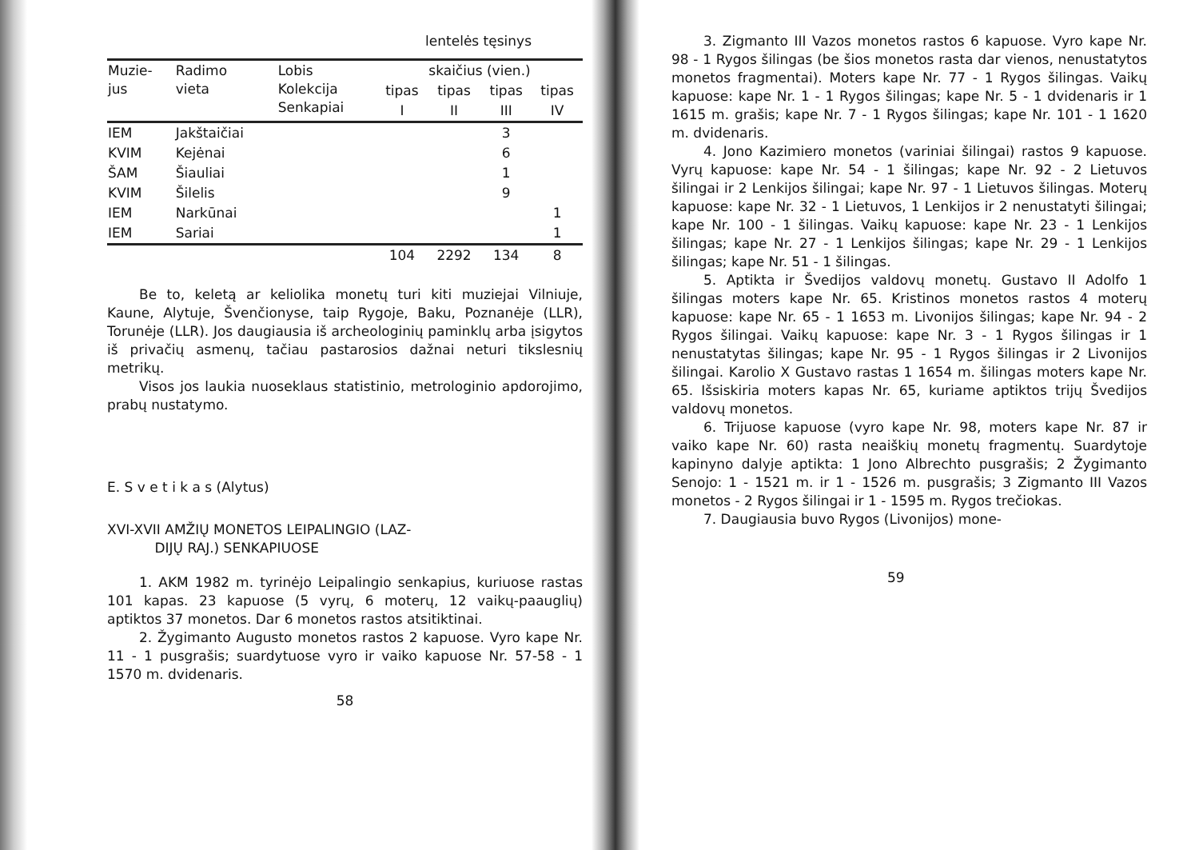lentelės tęsinys
| Muzie- jus | Radimo vieta | Lobis Kolekcija Senkapiai | skaičius (vien.) | | | |
| --- | --- | --- | --- | --- | --- | --- |
| | | | tipas | tipas | tipas | tipas |
| | | | I | II | III | IV |
| IEM | Jakštaičiai | | | | 3 | |
| KVIM | Kejėnai | | | | 6 | |
| ŠAM | Šiauliai | | | | 1 | |
| KVIM | Šilelis | | | | 9 | |
| IEM | Narkūnai | | | | | 1 |
| IEM | Sariai | | | | | 1 |
| | | | 104 | 2292 | 134 | 8 |
Be to, keletą ar keliolika monetų turi kiti muziejai Vilniuje, Kaune, Alytuje, Švenčionyse, taip Rygoje, Baku, Poznanėje (LLR), Torunėje (LLR). Jos daugiausia iš archeologinių paminklų arba įsigytos iš privačių asmenų, tačiau pastarosios dažnai neturi tikslesnių metrikų.
Visos jos laukia nuoseklaus statistinio, metrologinio apdorojimo, prabų nustatymo.
E. S v e t i k a s (Alytus)
XVI-XVII AMŽIŲ MONETOS LEIPALINGIO (LAZ-
DIJŲ RAJ.) SENKAPIUOSE
1. AKM 1982 m. tyrinėjo Leipalingio senkapius, kuriuose rastas 101 kapas. 23 kapuose (5 vyrų, 6 moterų, 12 vaikų-paauglių) aptiktos 37 monetos. Dar 6 monetos rastos atsitiktinai.
2. Žygimanto Augusto monetos rastos 2 kapuose. Vyro kape Nr. 11 - 1 pusgrašis; suardytuose vyro ir vaiko kapuose Nr. 57-58 - 1 1570 m. dvidenaris.
58
3. Zigmanto III Vazos monetos rastos 6 kapuose. Vyro kape Nr. 98 - 1 Rygos šilingas (be šios monetos rasta dar vienos, nenustatytos monetos fragmentai). Moters kape Nr. 77 - 1 Rygos šilingas. Vaikų kapuose: kape Nr. 1 - 1 Rygos šilingas; kape Nr. 5 - 1 dvidenaris ir 1 1615 m. grašis; kape Nr. 7 - 1 Rygos šilingas; kape Nr. 101 - 1 1620 m. dvidenaris.
4. Jono Kazimiero monetos (variniai šilingai) rastos 9 kapuose. Vyrų kapuose: kape Nr. 54 - 1 šilingas; kape Nr. 92 - 2 Lietuvos šilingai ir 2 Lenkijos šilingai; kape Nr. 97 - 1 Lietuvos šilingas. Moterų kapuose: kape Nr. 32 - 1 Lietuvos, 1 Lenkijos ir 2 nenustatyti šilingai; kape Nr. 100 - 1 šilingas. Vaikų kapuose: kape Nr. 23 - 1 Lenkijos šilingas; kape Nr. 27 - 1 Lenkijos šilingas; kape Nr. 29 - 1 Lenkijos šilingas; kape Nr. 51 - 1 šilingas.
5. Aptikta ir Švedijos valdovų monetų. Gustavo II Adolfo 1 šilingas moters kape Nr. 65. Kristinos monetos rastos 4 moterų kapuose: kape Nr. 65 - 1 1653 m. Livonijos šilingas; kape Nr. 94 - 2 Rygos šilingai. Vaikų kapuose: kape Nr. 3 - 1 Rygos šilingas ir 1 nenustatytas šilingas; kape Nr. 95 - 1 Rygos šilingas ir 2 Livonijos šilingai. Karolio X Gustavo rastas 1 1654 m. šilingas moters kape Nr. 65. Išsiskiria moters kapas Nr. 65, kuriame aptiktos trijų Švedijos valdovų monetos.
6. Trijuose kapuose (vyro kape Nr. 98, moters kape Nr. 87 ir vaiko kape Nr. 60) rasta neaiškių monetų fragmentų. Suardytoje kapinyno dalyje aptikta: 1 Jono Albrechto pusgrašis; 2 Žygimanto Senojo: 1 - 1521 m. ir 1 - 1526 m. pusgrašis; 3 Zigmanto III Vazos monetos - 2 Rygos šilingai ir 1 - 1595 m. Rygos trečiokas.
7. Daugiausia buvo Rygos (Livonijos) mone-
59